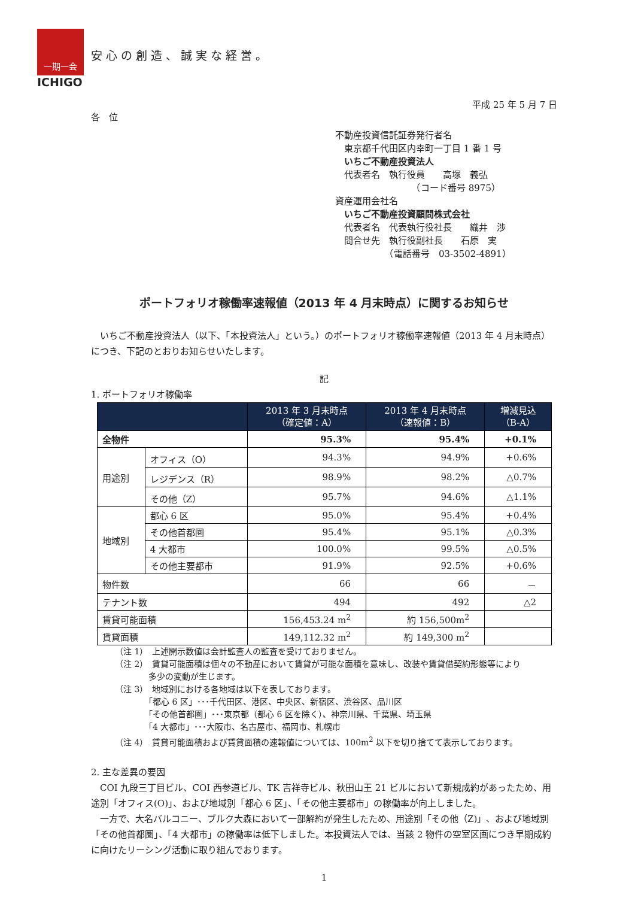一期一会
ICHIGO
安心の創造、誠実な経営。
平成 25 年 5 月 7 日
各　位
不動産投資信託証券発行者名
　東京都千代田区内幸町一丁目 1 番 1 号
　いちご不動産投資法人
　代表者名　執行役員　　高塚　義弘
　　　　　　　　　（コード番号 8975）
資産運用会社名
　いちご不動産投資顧問株式会社
　代表者名　代表執行役社長　　織井　渉
　問合せ先　執行役副社長　　石原　実
　　　　　　（電話番号　03-3502-4891）
ポートフォリオ稼働率速報値（2013 年 4 月末時点）に関するお知らせ
　いちご不動産投資法人（以下、「本投資法人」という。）のポートフォリオ稼働率速報値（2013 年 4 月末時点）につき、下記のとおりお知らせいたします。
記
1. ポートフォリオ稼働率
| | | 2013 年 3 月末時点 （確定値：A） | 2013 年 4 月末時点 （速報値：B） | 増減見込 （B-A） |
| --- | --- | --- | --- | --- |
| 全物件 | | 95.3% | 95.4% | +0.1% |
| 用途別 | オフィス（O） | 94.3% | 94.9% | +0.6% |
| | レジデンス（R） | 98.9% | 98.2% | △0.7% |
| | その他（Z） | 95.7% | 94.6% | △1.1% |
| 地域別 | 都心 6 区 | 95.0% | 95.4% | +0.4% |
| | その他首都圏 | 95.4% | 95.1% | △0.3% |
| | 4 大都市 | 100.0% | 99.5% | △0.5% |
| | その他主要都市 | 91.9% | 92.5% | +0.6% |
| 物件数 | | 66 | 66 | － |
| テナント数 | | 494 | 492 | △2 |
| 賃貸可能面積 | | 156,453.24 m<sup>2</sup> | 約 156,500m<sup>2</sup> | |
| 賃貸面積 | | 149,112.32 m<sup>2</sup> | 約 149,300 m<sup>2</sup> | |
（注 1）　上述開示数値は会計監査人の監査を受けておりません。
（注 2）　賃貸可能面積は個々の不動産において賃貸が可能な面積を意味し、改装や賃貸借契約形態等により
　　　　多少の変動が生じます。
（注 3）　地域別における各地域は以下を表しております。
　　　　「都心 6 区」･･･千代田区、港区、中央区、新宿区、渋谷区、品川区
　　　　「その他首都圏」･･･東京都（都心 6 区を除く）、神奈川県、千葉県、埼玉県
　　　　「4 大都市」･･･大阪市、名古屋市、福岡市、札幌市
（注 4）　賃貸可能面積および賃貸面積の速報値については、100m<sup>2</sup> 以下を切り捨てて表示しております。
2. 主な差異の要因
　COI 九段三丁目ビル、COI 西参道ビル、TK 吉祥寺ビル、秋田山王 21 ビルにおいて新規成約があったため、用途別「オフィス(O)」、および地域別「都心 6 区」、「その他主要都市」の稼働率が向上しました。
　一方で、大名バルコニー、ブルク大森において一部解約が発生したため、用途別「その他（Z)」、および地域別「その他首都圏」、「4 大都市」の稼働率は低下しました。本投資法人では、当該 2 物件の空室区画につき早期成約に向けたリーシング活動に取り組んでおります。
1